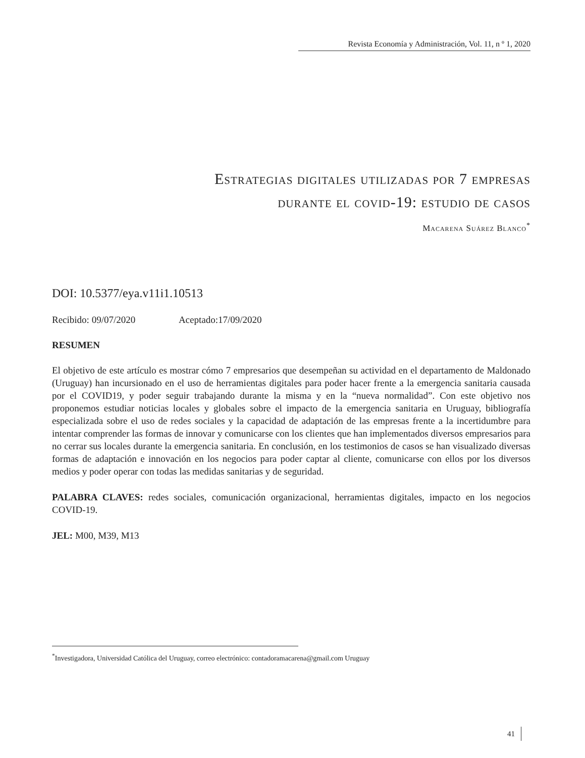Revista Economía y Administración, Vol. 11, n º 1, 2020
Estrategias digitales utilizadas por 7 empresas
durante el covid-19: estudio de casos
Macarena Suárez Blanco<sup>*</sup>
DOI: 10.5377/eya.v11i1.10513
Recibido: 09/07/2020 Aceptado:17/09/2020
RESUMEN
El objetivo de este artículo es mostrar cómo 7 empresarios que desempeñan su actividad en el departamento de Maldonado (Uruguay) han incursionado en el uso de herramientas digitales para poder hacer frente a la emergencia sanitaria causada por el COVID19, y poder seguir trabajando durante la misma y en la “nueva normalidad”. Con este objetivo nos proponemos estudiar noticias locales y globales sobre el impacto de la emergencia sanitaria en Uruguay, bibliografía especializada sobre el uso de redes sociales y la capacidad de adaptación de las empresas frente a la incertidumbre para intentar comprender las formas de innovar y comunicarse con los clientes que han implementados diversos empresarios para no cerrar sus locales durante la emergencia sanitaria. En conclusión, en los testimonios de casos se han visualizado diversas formas de adaptación e innovación en los negocios para poder captar al cliente, comunicarse con ellos por los diversos medios y poder operar con todas las medidas sanitarias y de seguridad.
PALABRA CLAVES: redes sociales, comunicación organizacional, herramientas digitales, impacto en los negocios COVID-19.
JEL: M00, M39, M13
<sup>*</sup> Investigadora, Universidad Católica del Uruguay, correo electrónico: contadoramacarena@gmail.com Uruguay
41